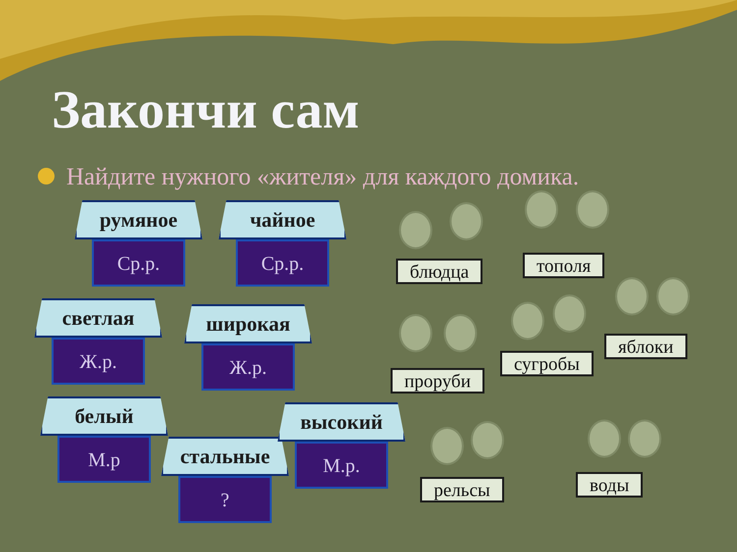Закончи сам
Найдите нужного «жителя» для каждого домика.
румяное
Ср.р.
чайное
Ср.р.
светлая
Ж.р.
широкая
Ж.р.
белый
М.р
стальные
?
высокий
М.р.
блюдца тополя
проруби
сугробы
яблоки
рельсы воды